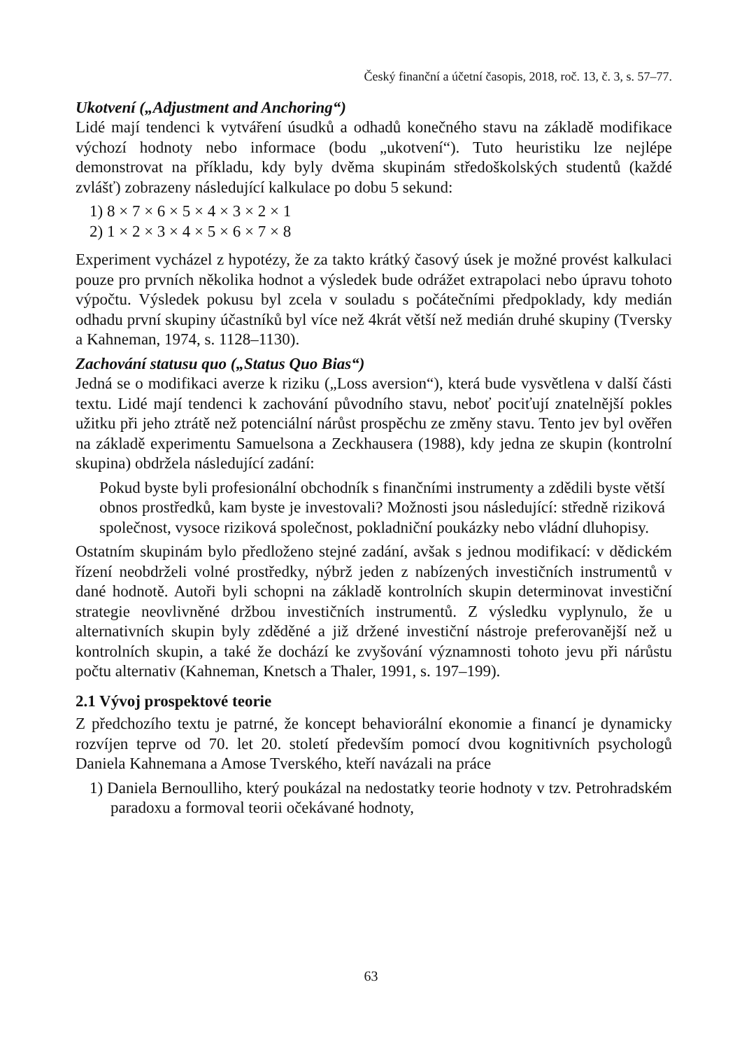Český finanční a účetní časopis, 2018, roč. 13, č. 3, s. 57–77.
Ukotvení („Adjustment and Anchoring“)
Lidé mají tendenci k vytváření úsudků a odhadů konečného stavu na základě modifikace výchozí hodnoty nebo informace (bodu „ukotvení“). Tuto heuristiku lze nejlépe demonstrovat na příkladu, kdy byly dvěma skupinám středoškolských studentů (každé zvlášť) zobrazeny následující kalkulace po dobu 5 sekund:
1) 8 × 7 × 6 × 5 × 4 × 3 × 2 × 1
2) 1 × 2 × 3 × 4 × 5 × 6 × 7 × 8
Experiment vycházel z hypotézy, že za takto krátký časový úsek je možné provést kalkulaci pouze pro prvních několika hodnot a výsledek bude odrážet extrapolaci nebo úpravu tohoto výpočtu. Výsledek pokusu byl zcela v souladu s počátečními předpoklady, kdy medián odhadu první skupiny účastníků byl více než 4krát větší než medián druhé skupiny (Tversky a Kahneman, 1974, s. 1128–1130).
Zachování statusu quo („Status Quo Bias“)
Jedná se o modifikaci averze k riziku („Loss aversion“), která bude vysvětlena v další části textu. Lidé mají tendenci k zachování původního stavu, neboť pociťují znatelnější pokles užitku při jeho ztrátě než potenciální nárůst prospěchu ze změny stavu. Tento jev byl ověřen na základě experimentu Samuelsona a Zeckhausera (1988), kdy jedna ze skupin (kontrolní skupina) obdržela následující zadání:
Pokud byste byli profesionální obchodník s finančními instrumenty a zdědili byste větší obnos prostředků, kam byste je investovali? Možnosti jsou následující: středně riziková společnost, vysoce riziková společnost, pokladniční poukázky nebo vládní dluhopisy.
Ostatním skupinám bylo předloženo stejné zadání, avšak s jednou modifikací: v dědickém řízení neobdrželi volné prostředky, nýbrž jeden z nabízených investičních instrumentů v dané hodnotě. Autoři byli schopni na základě kontrolních skupin determinovat investiční strategie neovlivněné držbou investičních instrumentů. Z výsledku vyplynulo, že u alternativních skupin byly zděděné a již držené investiční nástroje preferovanější než u kontrolních skupin, a také že dochází ke zvyšování významnosti tohoto jevu při nárůstu počtu alternativ (Kahneman, Knetsch a Thaler, 1991, s. 197–199).
2.1 Vývoj prospektové teorie
Z předchozího textu je patrné, že koncept behaviorální ekonomie a financí je dynamicky rozvíjen teprve od 70. let 20. století především pomocí dvou kognitivních psychologů Daniela Kahnemana a Amose Tverského, kteří navázali na práce
1) Daniela Bernoulliho, který poukázal na nedostatky teorie hodnoty v tzv. Petrohradském paradoxu a formoval teorii očekávané hodnoty,
63